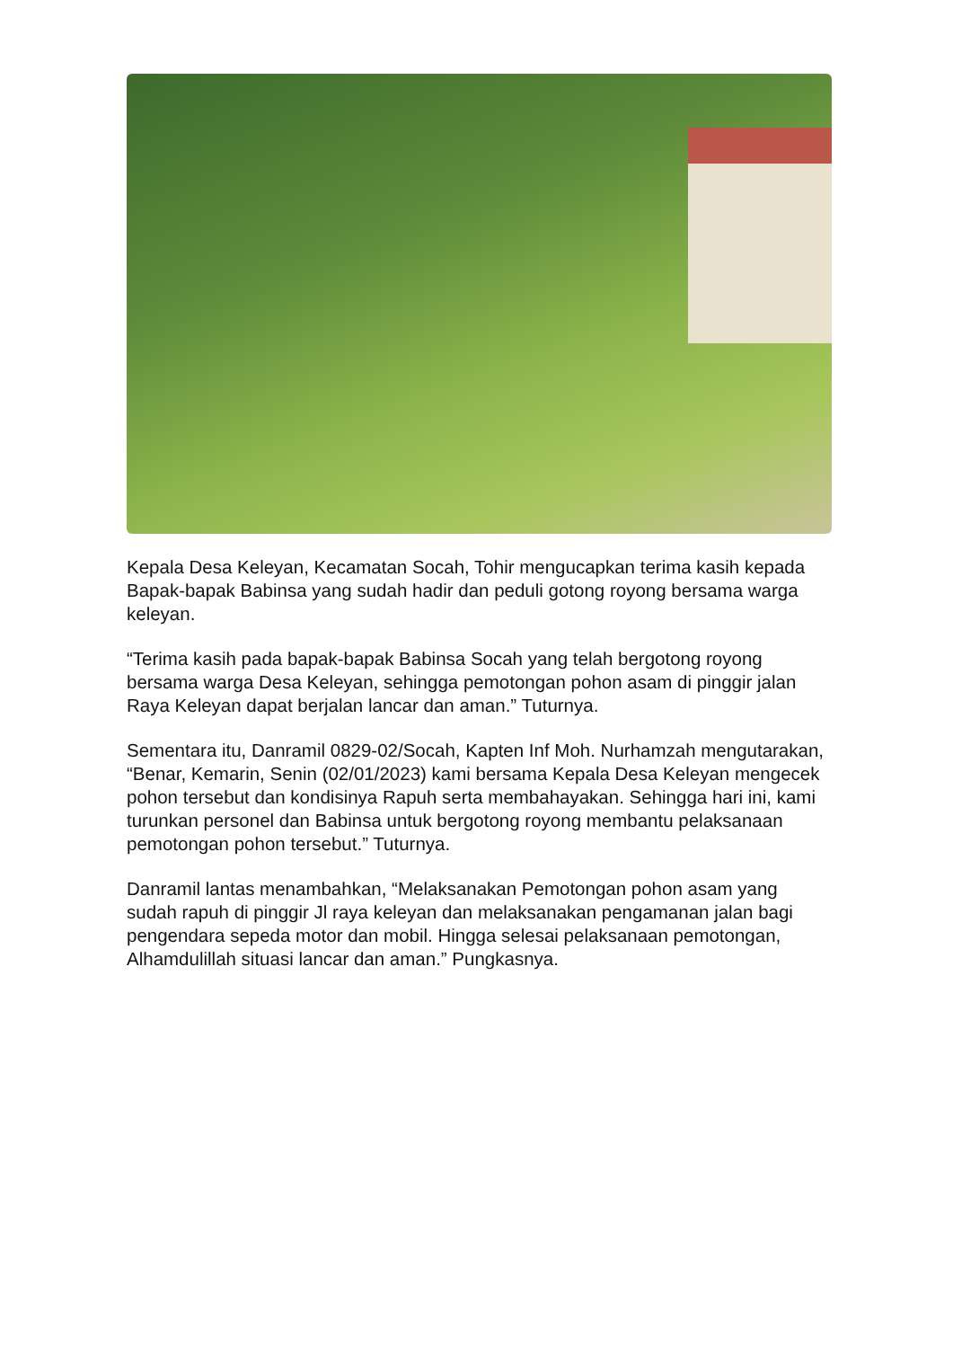Kepala Desa Keleyan, Kecamatan Socah, Tohir mengucapkan terima kasih kepada Bapak-bapak Babinsa yang sudah hadir dan peduli gotong royong bersama warga keleyan.
“Terima kasih pada bapak-bapak Babinsa Socah yang telah bergotong royong bersama warga Desa Keleyan, sehingga pemotongan pohon asam di pinggir jalan Raya Keleyan dapat berjalan lancar dan aman.” Tuturnya.
Sementara itu, Danramil 0829-02/Socah, Kapten Inf Moh. Nurhamzah mengutarakan, “Benar, Kemarin, Senin (02/01/2023) kami bersama Kepala Desa Keleyan mengecek pohon tersebut dan kondisinya Rapuh serta membahayakan. Sehingga hari ini, kami turunkan personel dan Babinsa untuk bergotong royong membantu pelaksanaan pemotongan pohon tersebut.” Tuturnya.
Danramil lantas menambahkan, “Melaksanakan Pemotongan pohon asam yang sudah rapuh di pinggir Jl raya keleyan dan melaksanakan pengamanan jalan bagi pengendara sepeda motor dan mobil. Hingga selesai pelaksanaan pemotongan, Alhamdulillah situasi lancar dan aman.” Pungkasnya.